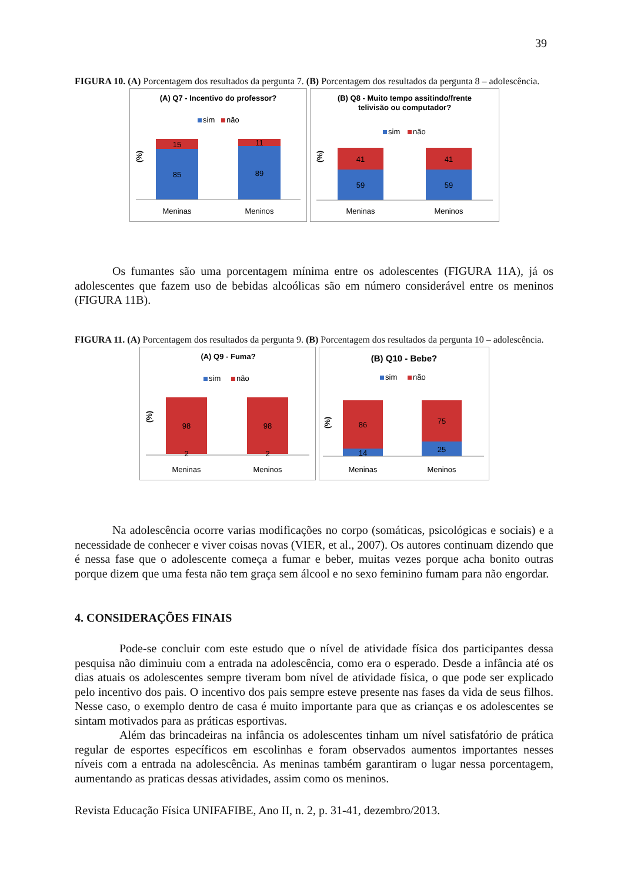39
FIGURA 10. (A) Porcentagem dos resultados da pergunta 7. (B) Porcentagem dos resultados da pergunta 8 – adolescência.
(A) Q7 - Incentivo do professor?
sim
não
(%)
15
85
11
89
Meninas
Meninos
(B) Q8 - Muito tempo assitindo/frente
telivisão ou computador?
sim
não
(%)
41
59
41
59
Meninas
Meninos
Os fumantes são uma porcentagem mínima entre os adolescentes (FIGURA 11A), já os adolescentes que fazem uso de bebidas alcoólicas são em número considerável entre os meninos (FIGURA 11B).
FIGURA 11. (A) Porcentagem dos resultados da pergunta 9. (B) Porcentagem dos resultados da pergunta 10 – adolescência.
(A) Q9 - Fuma?
sim
não
(%)
98
98
2
2
Meninas
Meninos
(B) Q10 - Bebe?
sim
não
(%)
86
14
75
25
Meninas
Meninos
Na adolescência ocorre varias modificações no corpo (somáticas, psicológicas e sociais) e a necessidade de conhecer e viver coisas novas (VIER, et al., 2007). Os autores continuam dizendo que é nessa fase que o adolescente começa a fumar e beber, muitas vezes porque acha bonito outras porque dizem que uma festa não tem graça sem álcool e no sexo feminino fumam para não engordar.
4. CONSIDERAÇÕES FINAIS
Pode-se concluir com este estudo que o nível de atividade física dos participantes dessa pesquisa não diminuiu com a entrada na adolescência, como era o esperado. Desde a infância até os dias atuais os adolescentes sempre tiveram bom nível de atividade física, o que pode ser explicado pelo incentivo dos pais. O incentivo dos pais sempre esteve presente nas fases da vida de seus filhos. Nesse caso, o exemplo dentro de casa é muito importante para que as crianças e os adolescentes se sintam motivados para as práticas esportivas.
Além das brincadeiras na infância os adolescentes tinham um nível satisfatório de prática regular de esportes específicos em escolinhas e foram observados aumentos importantes nesses níveis com a entrada na adolescência. As meninas também garantiram o lugar nessa porcentagem, aumentando as praticas dessas atividades, assim como os meninos.
Revista Educação Física UNIFAFIBE, Ano II, n. 2, p. 31-41, dezembro/2013.